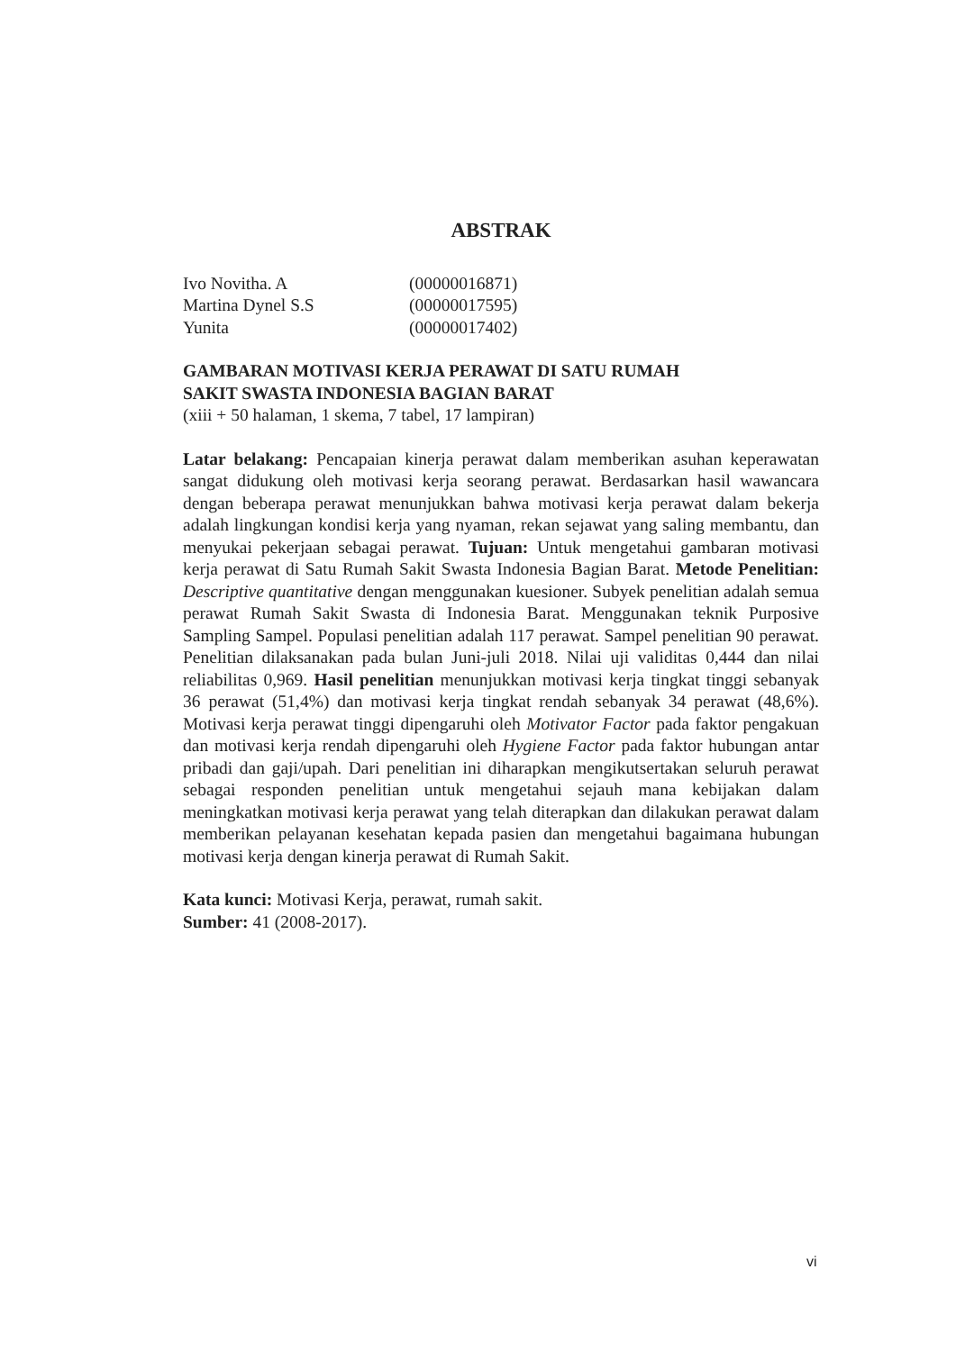ABSTRAK
| Ivo Novitha. A | (00000016871) |
| Martina Dynel S.S | (00000017595) |
| Yunita | (00000017402) |
GAMBARAN MOTIVASI KERJA PERAWAT DI SATU RUMAH
SAKIT SWASTA INDONESIA BAGIAN BARAT
(xiii + 50 halaman, 1 skema, 7 tabel, 17 lampiran)
Latar belakang: Pencapaian kinerja perawat dalam memberikan asuhan keperawatan sangat didukung oleh motivasi kerja seorang perawat. Berdasarkan hasil wawancara dengan beberapa perawat menunjukkan bahwa motivasi kerja perawat dalam bekerja adalah lingkungan kondisi kerja yang nyaman, rekan sejawat yang saling membantu, dan menyukai pekerjaan sebagai perawat. Tujuan: Untuk mengetahui gambaran motivasi kerja perawat di Satu Rumah Sakit Swasta Indonesia Bagian Barat. Metode Penelitian: Descriptive quantitative dengan menggunakan kuesioner. Subyek penelitian adalah semua perawat Rumah Sakit Swasta di Indonesia Barat. Menggunakan teknik Purposive Sampling Sampel. Populasi penelitian adalah 117 perawat. Sampel penelitian 90 perawat. Penelitian dilaksanakan pada bulan Juni-juli 2018. Nilai uji validitas 0,444 dan nilai reliabilitas 0,969. Hasil penelitian menunjukkan motivasi kerja tingkat tinggi sebanyak 36 perawat (51,4%) dan motivasi kerja tingkat rendah sebanyak 34 perawat (48,6%). Motivasi kerja perawat tinggi dipengaruhi oleh Motivator Factor pada faktor pengakuan dan motivasi kerja rendah dipengaruhi oleh Hygiene Factor pada faktor hubungan antar pribadi dan gaji/upah. Dari penelitian ini diharapkan mengikutsertakan seluruh perawat sebagai responden penelitian untuk mengetahui sejauh mana kebijakan dalam meningkatkan motivasi kerja perawat yang telah diterapkan dan dilakukan perawat dalam memberikan pelayanan kesehatan kepada pasien dan mengetahui bagaimana hubungan motivasi kerja dengan kinerja perawat di Rumah Sakit.
Kata kunci: Motivasi Kerja, perawat, rumah sakit.
Sumber: 41 (2008-2017).
vi